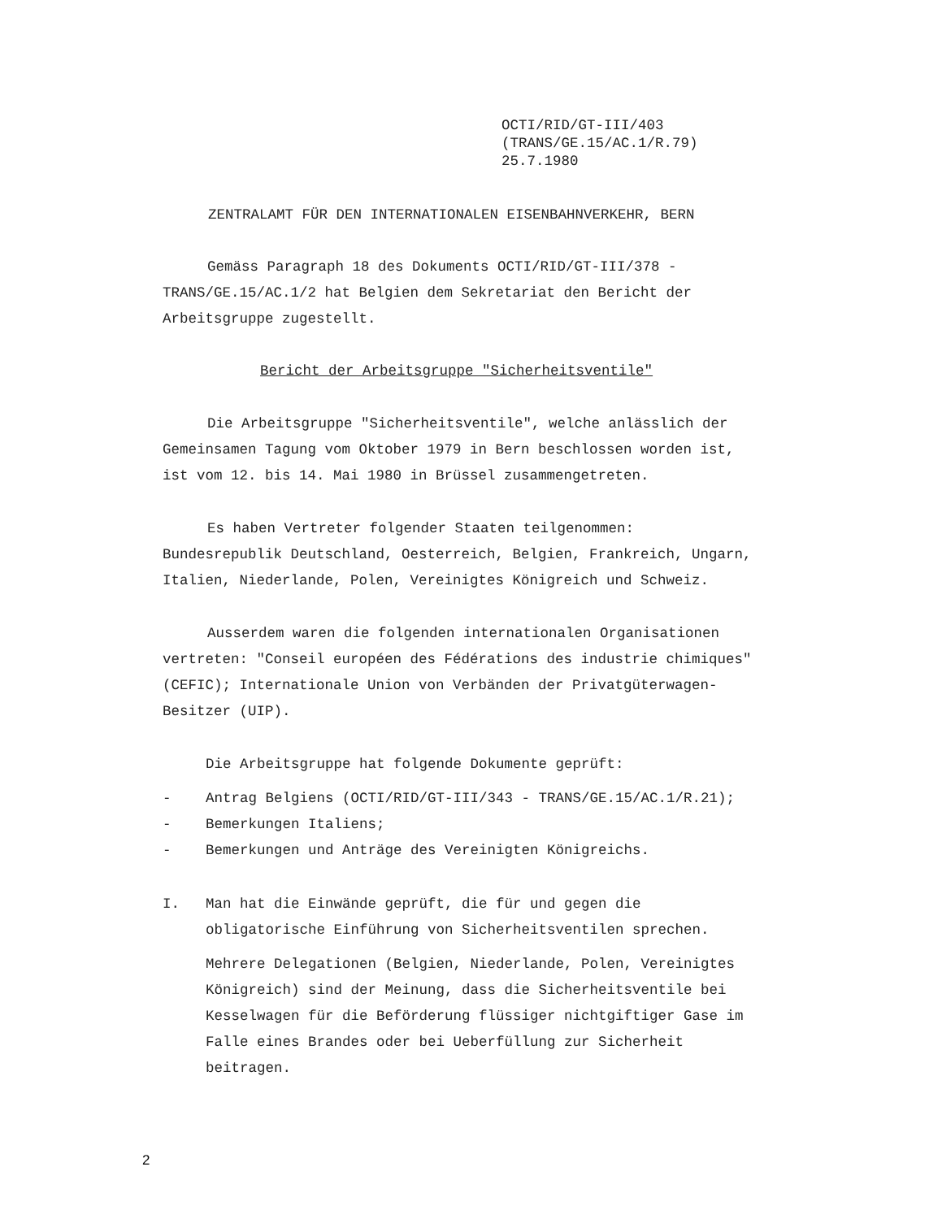OCTI/RID/GT-III/403
(TRANS/GE.15/AC.1/R.79)
25.7.1980
ZENTRALAMT FÜR DEN INTERNATIONALEN EISENBAHNVERKEHR, BERN
Gemäss Paragraph 18 des Dokuments OCTI/RID/GT-III/378 - TRANS/GE.15/AC.1/2 hat Belgien dem Sekretariat den Bericht der Arbeitsgruppe zugestellt.
Bericht der Arbeitsgruppe "Sicherheitsventile"
Die Arbeitsgruppe "Sicherheitsventile", welche anlässlich der Gemeinsamen Tagung vom Oktober 1979 in Bern beschlossen worden ist, ist vom 12. bis 14. Mai 1980 in Brüssel zusammengetreten.
Es haben Vertreter folgender Staaten teilgenommen: Bundesrepublik Deutschland, Oesterreich, Belgien, Frankreich, Ungarn, Italien, Niederlande, Polen, Vereinigtes Königreich und Schweiz.
Ausserdem waren die folgenden internationalen Organisationen vertreten: "Conseil européen des Fédérations des industrie chimiques" (CEFIC); Internationale Union von Verbänden der Privatgüterwagen-Besitzer (UIP).
Die Arbeitsgruppe hat folgende Dokumente geprüft:
- Antrag Belgiens (OCTI/RID/GT-III/343 - TRANS/GE.15/AC.1/R.21);
- Bemerkungen Italiens;
- Bemerkungen und Anträge des Vereinigten Königreichs.
I. Man hat die Einwände geprüft, die für und gegen die obligatorische Einführung von Sicherheitsventilen sprechen.
Mehrere Delegationen (Belgien, Niederlande, Polen, Vereinigtes Königreich) sind der Meinung, dass die Sicherheitsventile bei Kesselwagen für die Beförderung flüssiger nichtgiftiger Gase im Falle eines Brandes oder bei Ueberfüllung zur Sicherheit beitragen.
2